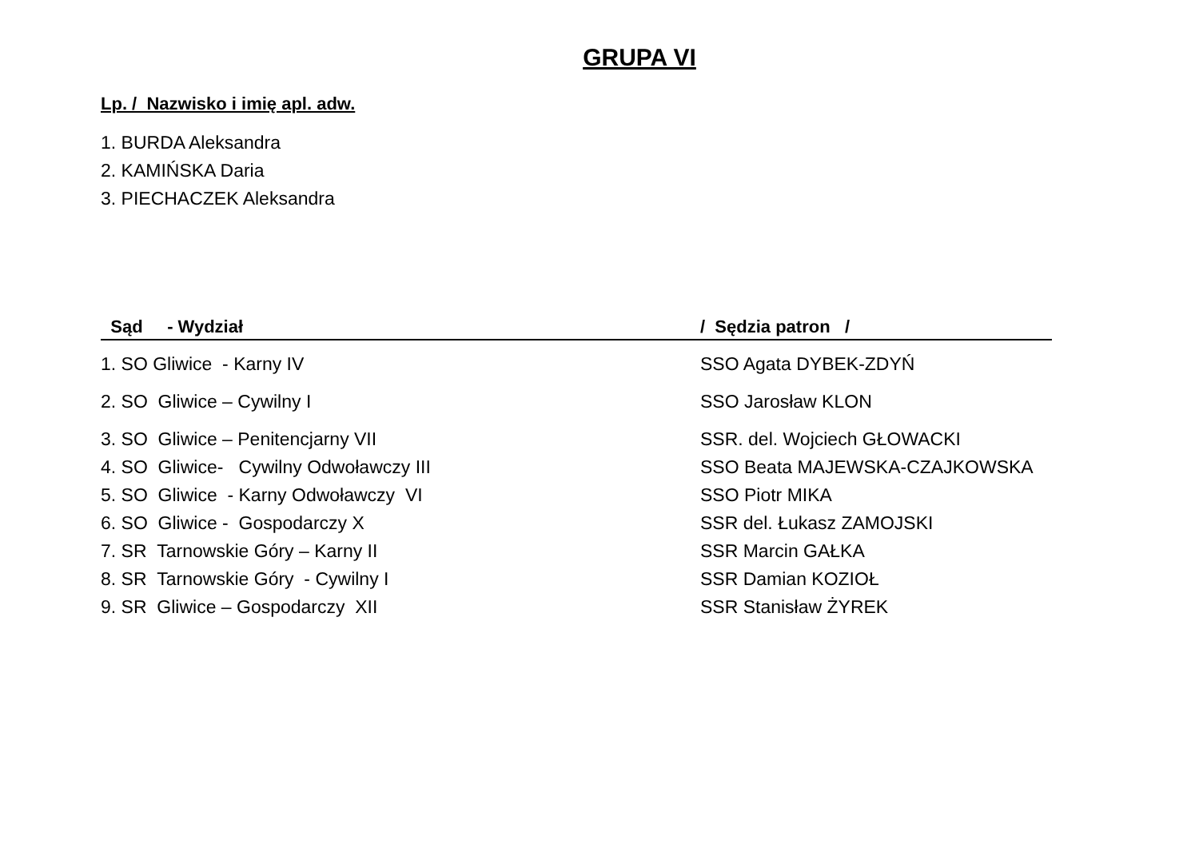GRUPA VI
Lp. / Nazwisko i imię apl. adw.
1. BURDA Aleksandra
2. KAMIŃSKA Daria
3. PIECHACZEK Aleksandra
| Sąd - Wydział | / Sędzia patron / |
| --- | --- |
| 1. SO Gliwice - Karny IV | SSO Agata DYBEK-ZDYŃ |
| 2. SO Gliwice – Cywilny I | SSO Jarosław KLON |
| 3. SO Gliwice – Penitencjarny VII | SSR. del. Wojciech GŁOWACKI |
| 4. SO Gliwice- Cywilny Odwoławczy III | SSO Beata MAJEWSKA-CZAJKOWSKA |
| 5. SO Gliwice - Karny Odwoławczy VI | SSO Piotr MIKA |
| 6. SO Gliwice - Gospodarczy X | SSR del. Łukasz ZAMOJSKI |
| 7. SR Tarnowskie Góry – Karny II | SSR Marcin GAŁKA |
| 8. SR Tarnowskie Góry - Cywilny I | SSR Damian KOZIOŁ |
| 9. SR Gliwice – Gospodarczy XII | SSR Stanisław ŻYREK |